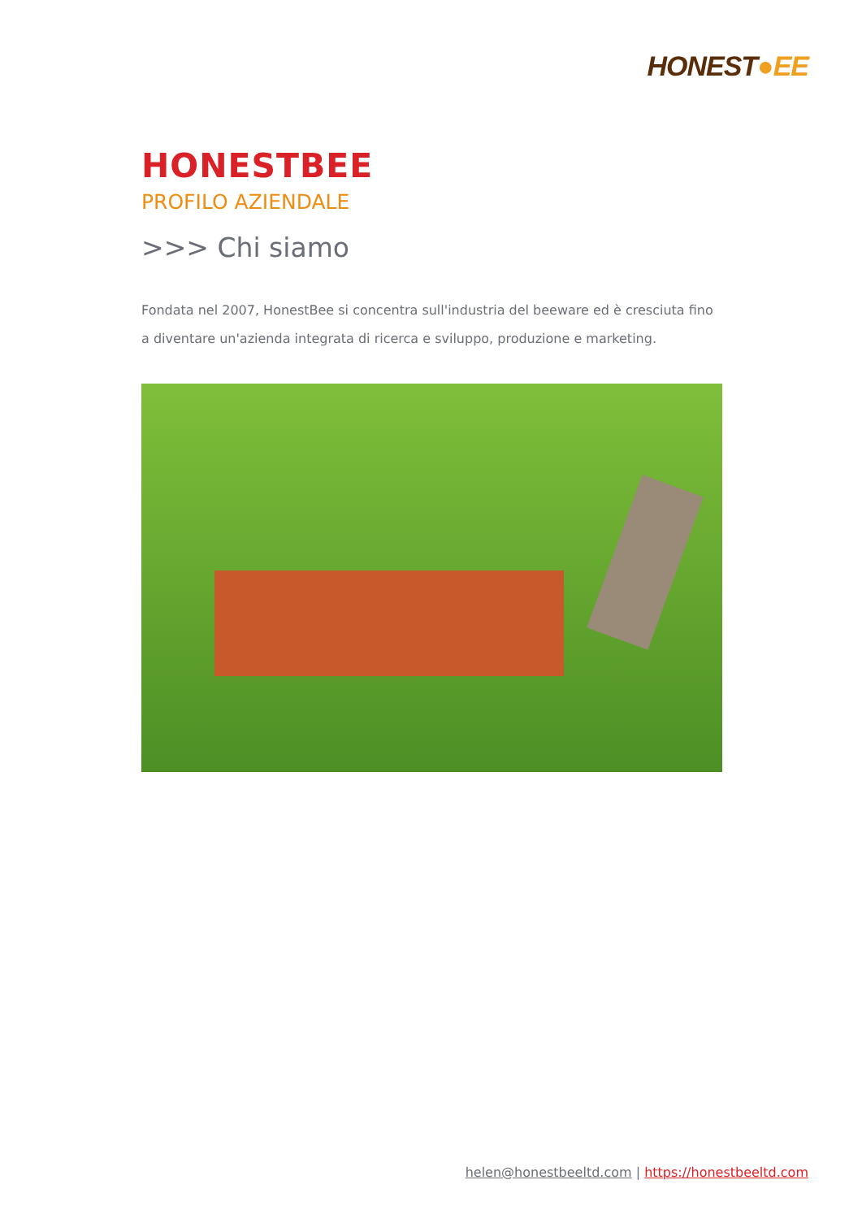HONEST●EE
HONESTBEE
PROFILO AZIENDALE
>>> Chi siamo
Fondata nel 2007, HonestBee si concentra sull'industria del beeware ed è cresciuta fino a diventare un'azienda integrata di ricerca e sviluppo, produzione e marketing.
helen@honestbeeltd.com | https://honestbeeltd.com